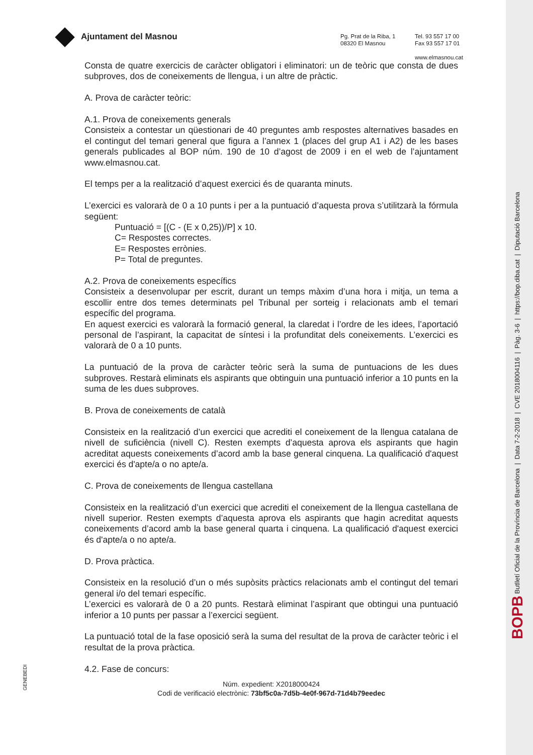Ajuntament del Masnou
Pg. Prat de la Riba, 1
08320 El Masnou
Tel. 93 557 17 00
Fax 93 557 17 01
www.elmasnou.cat
Consta de quatre exercicis de caràcter obligatori i eliminatori: un de teòric que consta de dues subproves, dos de coneixements de llengua, i un altre de pràctic.
A. Prova de caràcter teòric:
A.1. Prova de coneixements generals
Consisteix a contestar un qüestionari de 40 preguntes amb respostes alternatives basades en el contingut del temari general que figura a l’annex 1 (places del grup A1 i A2) de les bases generals publicades al BOP núm. 190 de 10 d’agost de 2009 i en el web de l’ajuntament www.elmasnou.cat.
El temps per a la realització d’aquest exercici és de quaranta minuts.
L’exercici es valorarà de 0 a 10 punts i per a la puntuació d’aquesta prova s’utilitzarà la fórmula següent:
Puntuació = [(C - (E x 0,25))/P] x 10.
C= Respostes correctes.
E= Respostes errònies.
P= Total de preguntes.
A.2. Prova de coneixements específics
Consisteix a desenvolupar per escrit, durant un temps màxim d’una hora i mitja, un tema a escollir entre dos temes determinats pel Tribunal per sorteig i relacionats amb el temari específic del programa.
En aquest exercici es valorarà la formació general, la claredat i l’ordre de les idees, l’aportació personal de l’aspirant, la capacitat de síntesi i la profunditat dels coneixements. L’exercici es valorarà de 0 a 10 punts.
La puntuació de la prova de caràcter teòric serà la suma de puntuacions de les dues subproves. Restarà eliminats els aspirants que obtinguin una puntuació inferior a 10 punts en la suma de les dues subproves.
B. Prova de coneixements de català
Consisteix en la realització d’un exercici que acrediti el coneixement de la llengua catalana de nivell de suficiència (nivell C). Resten exempts d’aquesta aprova els aspirants que hagin acreditat aquests coneixements d’acord amb la base general cinquena. La qualificació d'aquest exercici és d'apte/a o no apte/a.
C. Prova de coneixements de llengua castellana
Consisteix en la realització d’un exercici que acrediti el coneixement de la llengua castellana de nivell superior. Resten exempts d’aquesta aprova els aspirants que hagin acreditat aquests coneixements d’acord amb la base general quarta i cinquena. La qualificació d'aquest exercici és d'apte/a o no apte/a.
D. Prova pràctica.
Consisteix en la resolució d’un o més supòsits pràctics relacionats amb el contingut del temari general i/o del temari específic.
L’exercici es valorarà de 0 a 20 punts. Restarà eliminat l’aspirant que obtingui una puntuació inferior a 10 punts per passar a l’exercici següent.
La puntuació total de la fase oposició serà la suma del resultat de la prova de caràcter teòric i el resultat de la prova pràctica.
4.2. Fase de concurs:
Núm. expedient: X2018000424
Codi de verificació electrònic: 73bf5c0a-7d5b-4e0f-967d-71d4b79eedec
GENEBEDI
BOPB Butlletí Oficial de la Província de Barcelona | Data 7-2-2018 | CVE 2018004116 | Pàg. 3-6 | https://bop.diba.cat | Diputació Barcelona